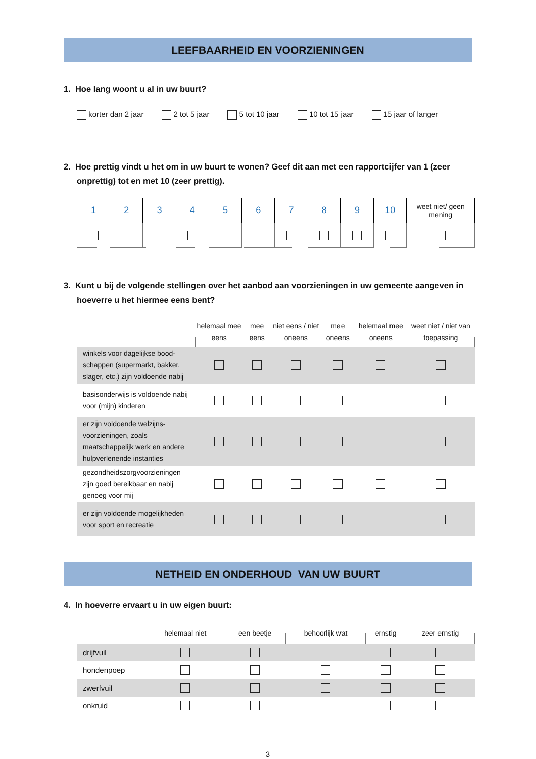LEEFBAARHEID EN VOORZIENINGEN
1. Hoe lang woont u al in uw buurt?
korter dan 2 jaar 2 tot 5 jaar 5 tot 10 jaar 10 tot 15 jaar 15 jaar of langer
2. Hoe prettig vindt u het om in uw buurt te wonen? Geef dit aan met een rapportcijfer van 1 (zeer onprettig) tot en met 10 (zeer prettig).
| 1 | 2 | 3 | 4 | 5 | 6 | 7 | 8 | 9 | 10 | weet niet/ geen mening |
3. Kunt u bij de volgende stellingen over het aanbod aan voorzieningen in uw gemeente aangeven in hoeverre u het hiermee eens bent?
| | helemaal mee eens | mee eens | niet eens / niet oneens | mee oneens | helemaal mee oneens | weet niet / niet van toepassing |
| --- | --- | --- | --- | --- | --- | --- |
| winkels voor dagelijkse bood-schappen (supermarkt, bakker, slager, etc.) zijn voldoende nabij | | | | | | |
| basisonderwijs is voldoende nabij voor (mijn) kinderen | | | | | | |
| er zijn voldoende welzijns-voorzieningen, zoals maatschappelijk werk en andere hulpverlenende instanties | | | | | | |
| gezondheidszorgvoorzieningen zijn goed bereikbaar en nabij genoeg voor mij | | | | | | |
| er zijn voldoende mogelijkheden voor sport en recreatie | | | | | | |
NETHEID EN ONDERHOUD VAN UW BUURT
4. In hoeverre ervaart u in uw eigen buurt:
| | helemaal niet | een beetje | behoorlijk wat | ernstig | zeer ernstig |
| --- | --- | --- | --- | --- | --- |
| drijfvuil | | | | | |
| hondenpoep | | | | | |
| zwerfvuil | | | | | |
| onkruid | | | | | |
3